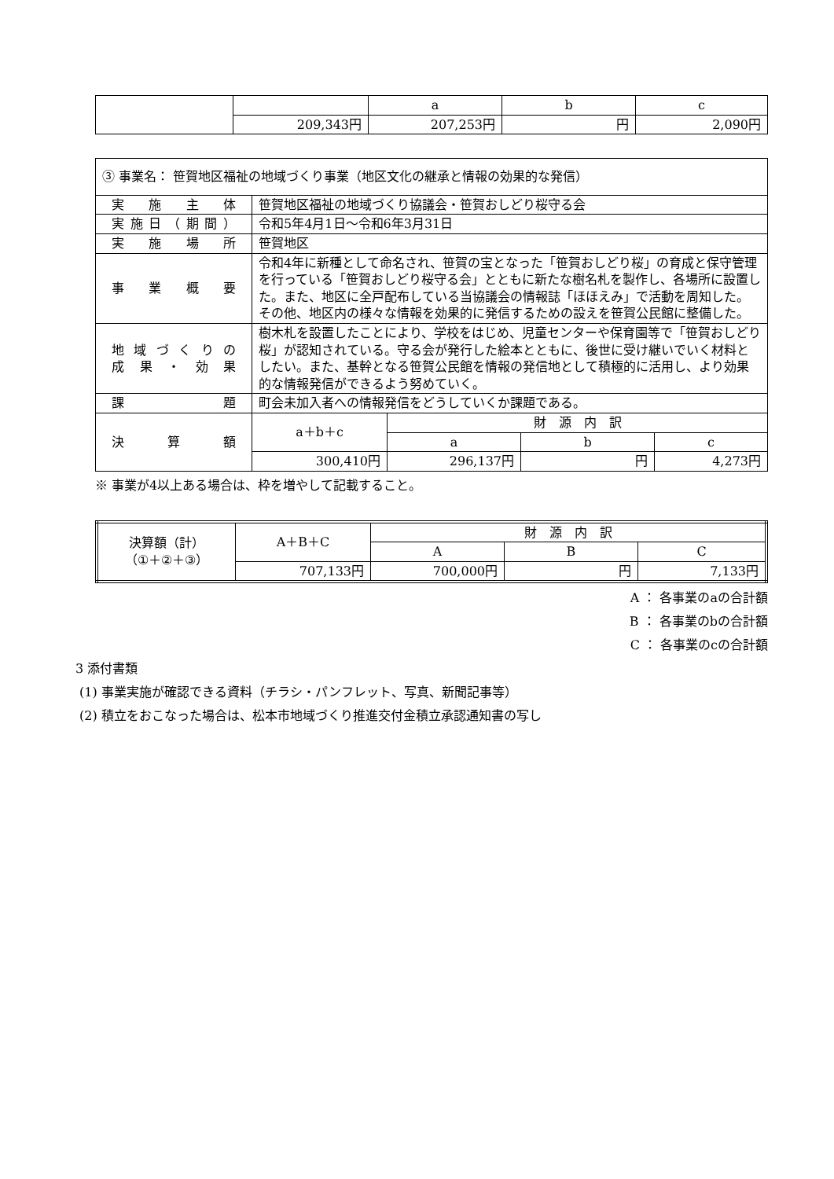| | | a | b | c |
| | 209,343円 | 207,253円 | 円 | 2,090円 |
| ③ 事業名： 笹賀地区福祉の地域づくり事業（地区文化の継承と情報の効果的な発信） | | | | |
| 実施主体 | 笹賀地区福祉の地域づくり協議会・笹賀おしどり桜守る会 | | | |
| 実施日（期間） | 令和5年4月1日～令和6年3月31日 | | | |
| 実施場所 | 笹賀地区 | | | |
| 事業概要 | 令和4年に新種として命名され、笹賀の宝となった「笹賀おしどり桜」の育成と保守管理を行っている「笹賀おしどり桜守る会」とともに新たな樹名札を製作し、各場所に設置した。また、地区に全戸配布している当協議会の情報誌「ほほえみ」で活動を周知した。その他、地区内の様々な情報を効果的に発信するための設えを笹賀公民館に整備した。 | | | |
| 地域づくりの 成果・効果 | 樹木札を設置したことにより、学校をはじめ、児童センターや保育園等で「笹賀おしどり桜」が認知されている。守る会が発行した絵本とともに、後世に受け継いでいく材料としたい。また、基幹となる笹賀公民館を情報の発信地として積極的に活用し、より効果的な情報発信ができるよう努めていく。 | | | |
| 課題 | 町会未加入者への情報発信をどうしていくか課題である。 | | | |
| 決算額 | a＋b＋c | 財 源 内 訳 | | |
| | | a | b | c |
| | 300,410円 | 296,137円 | 円 | 4,273円 |
※ 事業が4以上ある場合は、枠を増やして記載すること。
| 決算額（計） （①＋②＋③） | A＋B＋C | 財 源 内 訳 | | |
| | | A | B | C |
| | 707,133円 | 700,000円 | 円 | 7,133円 |
A ： 各事業のaの合計額
B ： 各事業のbの合計額
C ： 各事業のcの合計額
3 添付書類
(1) 事業実施が確認できる資料（チラシ・パンフレット、写真、新聞記事等）
(2) 積立をおこなった場合は、松本市地域づくり推進交付金積立承認通知書の写し